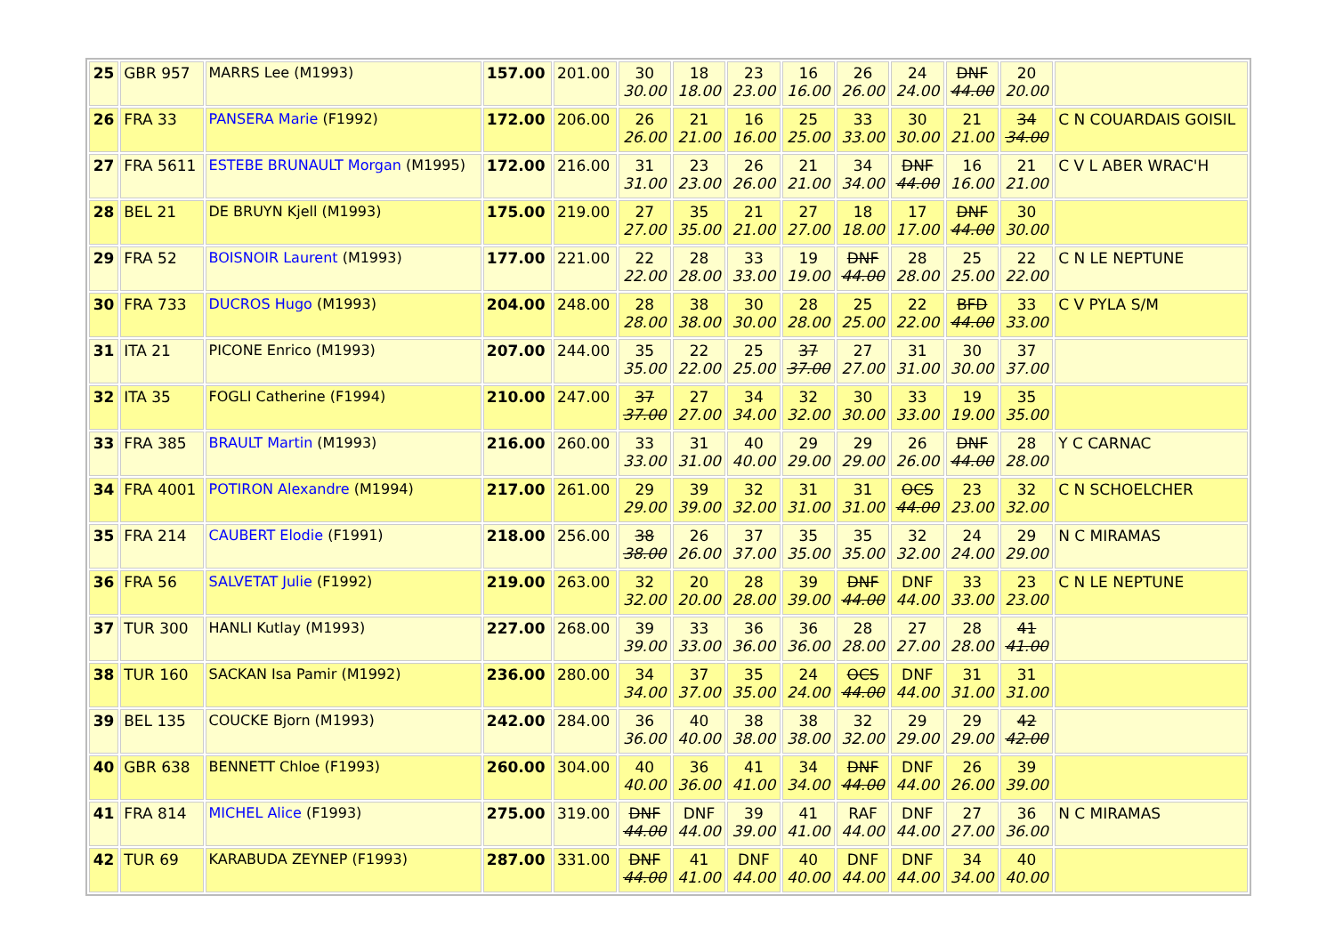| 25 | GBR 957 | MARRS Lee (M1993) | 157.00 | 201.00 | 30 30.00 | 18 18.00 | 23 23.00 | 16 16.00 | 26 26.00 | 24 24.00 | DNF 44.00 | 20 20.00 | |
| 26 | FRA 33 | PANSERA Marie (F1992) | 172.00 | 206.00 | 26 26.00 | 21 21.00 | 16 16.00 | 25 25.00 | 33 33.00 | 30 30.00 | 21 21.00 | 34 34.00 | C N COUARDAIS GOISIL |
| 27 | FRA 5611 | ESTEBE BRUNAULT Morgan (M1995) | 172.00 | 216.00 | 31 31.00 | 23 23.00 | 26 26.00 | 21 21.00 | 34 34.00 | DNF 44.00 | 16 16.00 | 21 21.00 | C V L ABER WRAC'H |
| 28 | BEL 21 | DE BRUYN Kjell (M1993) | 175.00 | 219.00 | 27 27.00 | 35 35.00 | 21 21.00 | 27 27.00 | 18 18.00 | 17 17.00 | DNF 44.00 | 30 30.00 | |
| 29 | FRA 52 | BOISNOIR Laurent (M1993) | 177.00 | 221.00 | 22 22.00 | 28 28.00 | 33 33.00 | 19 19.00 | DNF 44.00 | 28 28.00 | 25 25.00 | 22 22.00 | C N LE NEPTUNE |
| 30 | FRA 733 | DUCROS Hugo (M1993) | 204.00 | 248.00 | 28 28.00 | 38 38.00 | 30 30.00 | 28 28.00 | 25 25.00 | 22 22.00 | BFD 44.00 | 33 33.00 | C V PYLA S/M |
| 31 | ITA 21 | PICONE Enrico (M1993) | 207.00 | 244.00 | 35 35.00 | 22 22.00 | 25 25.00 | 37 37.00 | 27 27.00 | 31 31.00 | 30 30.00 | 37 37.00 | |
| 32 | ITA 35 | FOGLI Catherine (F1994) | 210.00 | 247.00 | 37 37.00 | 27 27.00 | 34 34.00 | 32 32.00 | 30 30.00 | 33 33.00 | 19 19.00 | 35 35.00 | |
| 33 | FRA 385 | BRAULT Martin (M1993) | 216.00 | 260.00 | 33 33.00 | 31 31.00 | 40 40.00 | 29 29.00 | 29 29.00 | 26 26.00 | DNF 44.00 | 28 28.00 | Y C CARNAC |
| 34 | FRA 4001 | POTIRON Alexandre (M1994) | 217.00 | 261.00 | 29 29.00 | 39 39.00 | 32 32.00 | 31 31.00 | 31 31.00 | OCS 44.00 | 23 23.00 | 32 32.00 | C N SCHOELCHER |
| 35 | FRA 214 | CAUBERT Elodie (F1991) | 218.00 | 256.00 | 38 38.00 | 26 26.00 | 37 37.00 | 35 35.00 | 35 35.00 | 32 32.00 | 24 24.00 | 29 29.00 | N C MIRAMAS |
| 36 | FRA 56 | SALVETAT Julie (F1992) | 219.00 | 263.00 | 32 32.00 | 20 20.00 | 28 28.00 | 39 39.00 | DNF 44.00 | DNF 44.00 | 33 33.00 | 23 23.00 | C N LE NEPTUNE |
| 37 | TUR 300 | HANLI Kutlay (M1993) | 227.00 | 268.00 | 39 39.00 | 33 33.00 | 36 36.00 | 36 36.00 | 28 28.00 | 27 27.00 | 28 28.00 | 41 41.00 | |
| 38 | TUR 160 | SACKAN Isa Pamir (M1992) | 236.00 | 280.00 | 34 34.00 | 37 37.00 | 35 35.00 | 24 24.00 | OCS 44.00 | DNF 44.00 | 31 31.00 | 31 31.00 | |
| 39 | BEL 135 | COUCKE Bjorn (M1993) | 242.00 | 284.00 | 36 36.00 | 40 40.00 | 38 38.00 | 38 38.00 | 32 32.00 | 29 29.00 | 29 29.00 | 42 42.00 | |
| 40 | GBR 638 | BENNETT Chloe (F1993) | 260.00 | 304.00 | 40 40.00 | 36 36.00 | 41 41.00 | 34 34.00 | DNF 44.00 | DNF 44.00 | 26 26.00 | 39 39.00 | |
| 41 | FRA 814 | MICHEL Alice (F1993) | 275.00 | 319.00 | DNF 44.00 | DNF 44.00 | 39 39.00 | 41 41.00 | RAF 44.00 | DNF 44.00 | 27 27.00 | 36 36.00 | N C MIRAMAS |
| 42 | TUR 69 | KARABUDA ZEYNEP (F1993) | 287.00 | 331.00 | DNF 44.00 | 41 41.00 | DNF 44.00 | 40 40.00 | DNF 44.00 | DNF 44.00 | 34 34.00 | 40 40.00 | |